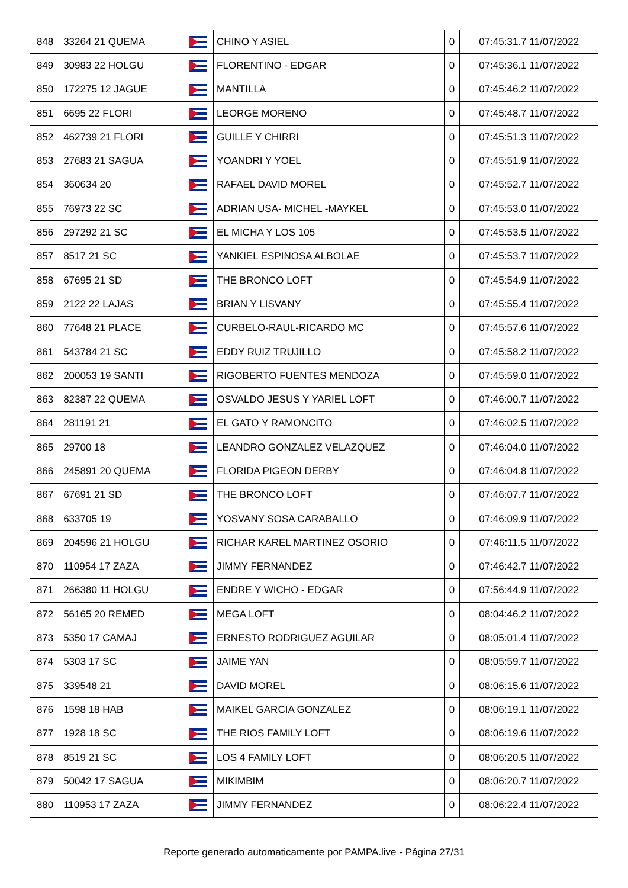| 848 | 33264 21 QUEMA | | CHINO Y ASIEL | 0 | 07:45:31.7 11/07/2022 |
| 849 | 30983 22 HOLGU | | FLORENTINO - EDGAR | 0 | 07:45:36.1 11/07/2022 |
| 850 | 172275 12 JAGUE | | MANTILLA | 0 | 07:45:46.2 11/07/2022 |
| 851 | 6695 22 FLORI | | LEORGE MORENO | 0 | 07:45:48.7 11/07/2022 |
| 852 | 462739 21 FLORI | | GUILLE Y CHIRRI | 0 | 07:45:51.3 11/07/2022 |
| 853 | 27683 21 SAGUA | | YOANDRI Y YOEL | 0 | 07:45:51.9 11/07/2022 |
| 854 | 360634 20 | | RAFAEL DAVID MOREL | 0 | 07:45:52.7 11/07/2022 |
| 855 | 76973 22 SC | | ADRIAN USA- MICHEL -MAYKEL | 0 | 07:45:53.0 11/07/2022 |
| 856 | 297292 21 SC | | EL MICHA Y LOS 105 | 0 | 07:45:53.5 11/07/2022 |
| 857 | 8517 21 SC | | YANKIEL ESPINOSA ALBOLAE | 0 | 07:45:53.7 11/07/2022 |
| 858 | 67695 21 SD | | THE BRONCO LOFT | 0 | 07:45:54.9 11/07/2022 |
| 859 | 2122 22 LAJAS | | BRIAN Y LISVANY | 0 | 07:45:55.4 11/07/2022 |
| 860 | 77648 21 PLACE | | CURBELO-RAUL-RICARDO MC | 0 | 07:45:57.6 11/07/2022 |
| 861 | 543784 21 SC | | EDDY RUIZ TRUJILLO | 0 | 07:45:58.2 11/07/2022 |
| 862 | 200053 19 SANTI | | RIGOBERTO FUENTES MENDOZA | 0 | 07:45:59.0 11/07/2022 |
| 863 | 82387 22 QUEMA | | OSVALDO JESUS Y YARIEL LOFT | 0 | 07:46:00.7 11/07/2022 |
| 864 | 281191 21 | | EL GATO Y RAMONCITO | 0 | 07:46:02.5 11/07/2022 |
| 865 | 29700 18 | | LEANDRO GONZALEZ VELAZQUEZ | 0 | 07:46:04.0 11/07/2022 |
| 866 | 245891 20 QUEMA | | FLORIDA PIGEON DERBY | 0 | 07:46:04.8 11/07/2022 |
| 867 | 67691 21 SD | | THE BRONCO LOFT | 0 | 07:46:07.7 11/07/2022 |
| 868 | 633705 19 | | YOSVANY SOSA CARABALLO | 0 | 07:46:09.9 11/07/2022 |
| 869 | 204596 21 HOLGU | | RICHAR KAREL MARTINEZ OSORIO | 0 | 07:46:11.5 11/07/2022 |
| 870 | 110954 17 ZAZA | | JIMMY FERNANDEZ | 0 | 07:46:42.7 11/07/2022 |
| 871 | 266380 11 HOLGU | | ENDRE Y WICHO - EDGAR | 0 | 07:56:44.9 11/07/2022 |
| 872 | 56165 20 REMED | | MEGA LOFT | 0 | 08:04:46.2 11/07/2022 |
| 873 | 5350 17 CAMAJ | | ERNESTO RODRIGUEZ AGUILAR | 0 | 08:05:01.4 11/07/2022 |
| 874 | 5303 17 SC | | JAIME YAN | 0 | 08:05:59.7 11/07/2022 |
| 875 | 339548 21 | | DAVID MOREL | 0 | 08:06:15.6 11/07/2022 |
| 876 | 1598 18 HAB | | MAIKEL GARCIA GONZALEZ | 0 | 08:06:19.1 11/07/2022 |
| 877 | 1928 18 SC | | THE RIOS FAMILY LOFT | 0 | 08:06:19.6 11/07/2022 |
| 878 | 8519 21 SC | | LOS 4 FAMILY LOFT | 0 | 08:06:20.5 11/07/2022 |
| 879 | 50042 17 SAGUA | | MIKIMBIM | 0 | 08:06:20.7 11/07/2022 |
| 880 | 110953 17 ZAZA | | JIMMY FERNANDEZ | 0 | 08:06:22.4 11/07/2022 |
Reporte generado automaticamente por PAMPA.live - Página 27/31